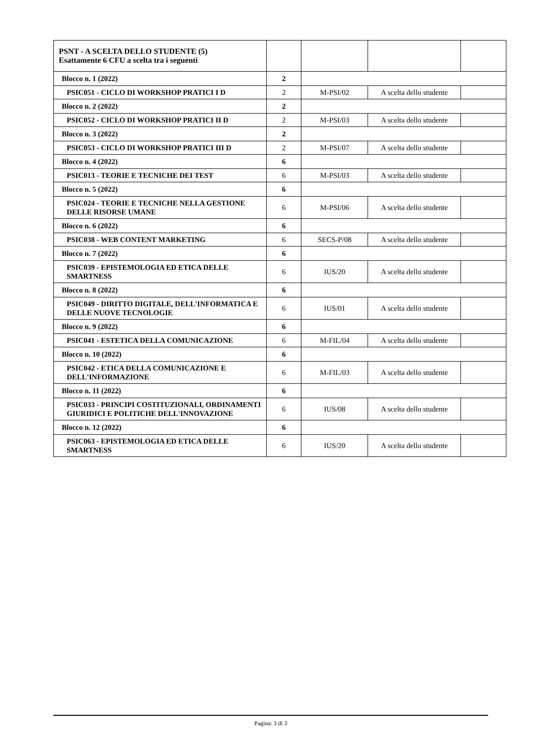| PSNT - A SCELTA DELLO STUDENTE (5) Esattamente 6 CFU a scelta tra i seguenti | | | | |
| Blocco n. 1 (2022) | 2 | | | |
| PSIC051 - CICLO DI WORKSHOP PRATICI I D | 2 | M-PSI/02 | A scelta dello studente | |
| Blocco n. 2 (2022) | 2 | | | |
| PSIC052 - CICLO DI WORKSHOP PRATICI II D | 2 | M-PSI/03 | A scelta dello studente | |
| Blocco n. 3 (2022) | 2 | | | |
| PSIC053 - CICLO DI WORKSHOP PRATICI III D | 2 | M-PSI/07 | A scelta dello studente | |
| Blocco n. 4 (2022) | 6 | | | |
| PSIC013 - TEORIE E TECNICHE DEI TEST | 6 | M-PSI/03 | A scelta dello studente | |
| Blocco n. 5 (2022) | 6 | | | |
| PSIC024 - TEORIE E TECNICHE NELLA GESTIONE DELLE RISORSE UMANE | 6 | M-PSI/06 | A scelta dello studente | |
| Blocco n. 6 (2022) | 6 | | | |
| PSIC038 - WEB CONTENT MARKETING | 6 | SECS-P/08 | A scelta dello studente | |
| Blocco n. 7 (2022) | 6 | | | |
| PSIC039 - EPISTEMOLOGIA ED ETICA DELLE SMARTNESS | 6 | IUS/20 | A scelta dello studente | |
| Blocco n. 8 (2022) | 6 | | | |
| PSIC049 - DIRITTO DIGITALE, DELL'INFORMATICA E DELLE NUOVE TECNOLOGIE | 6 | IUS/01 | A scelta dello studente | |
| Blocco n. 9 (2022) | 6 | | | |
| PSIC041 - ESTETICA DELLA COMUNICAZIONE | 6 | M-FIL/04 | A scelta dello studente | |
| Blocco n. 10 (2022) | 6 | | | |
| PSIC042 - ETICA DELLA COMUNICAZIONE E DELL'INFORMAZIONE | 6 | M-FIL/03 | A scelta dello studente | |
| Blocco n. 11 (2022) | 6 | | | |
| PSIC033 - PRINCIPI COSTITUZIONALI, ORDINAMENTI GIURIDICI E POLITICHE DELL'INNOVAZIONE | 6 | IUS/08 | A scelta dello studente | |
| Blocco n. 12 (2022) | 6 | | | |
| PSIC063 - EPISTEMOLOGIA ED ETICA DELLE SMARTNESS | 6 | IUS/20 | A scelta dello studente | |
Pagina: 3 di 3